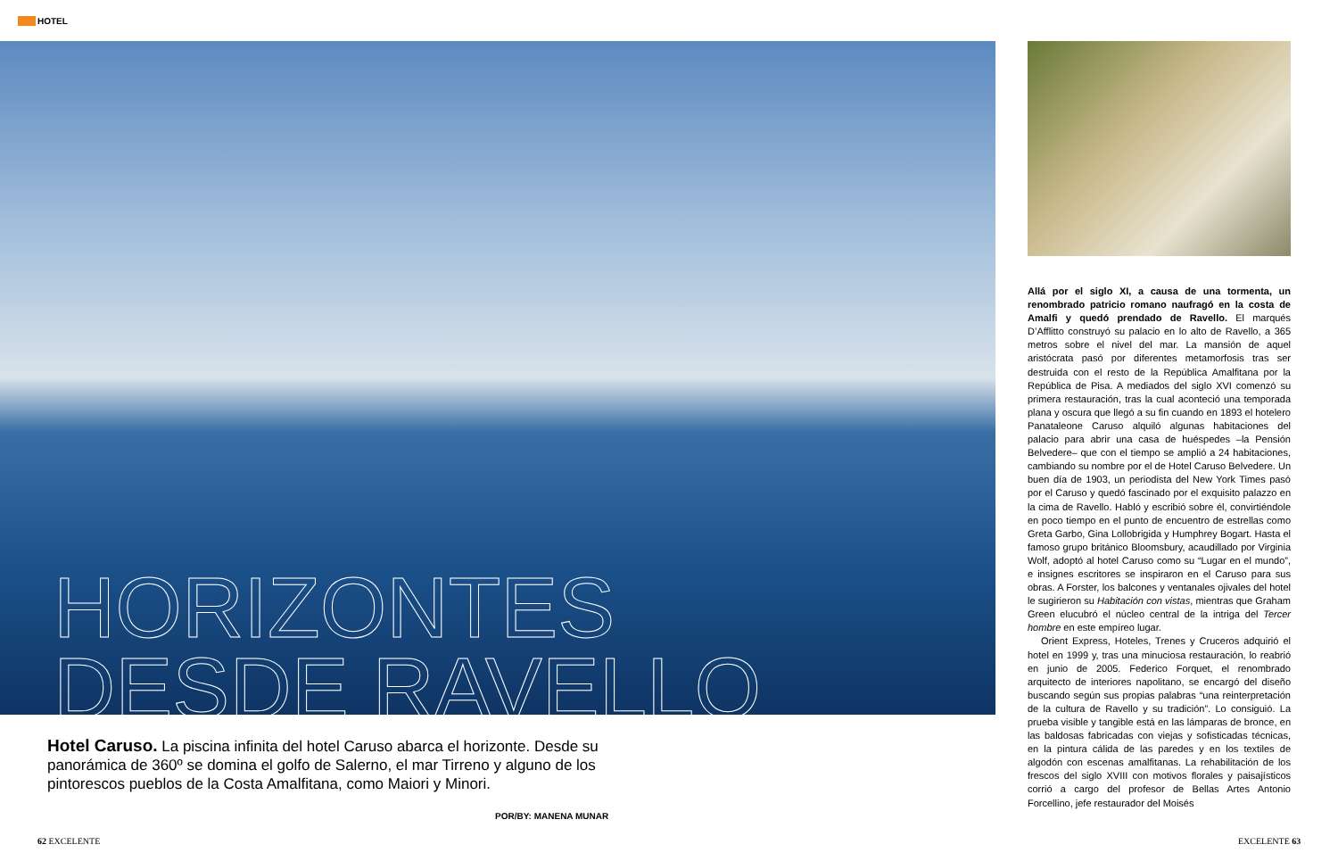HOTEL
HORIZONTES
DESDE RAVELLO
Hotel Caruso. La piscina infinita del hotel Caruso abarca el horizonte. Desde su panorámica de 360º se domina el golfo de Salerno, el mar Tirreno y alguno de los pintorescos pueblos de la Costa Amalfitana, como Maiori y Minori.
POR/BY: MANENA MUNAR
Allá por el siglo XI, a causa de una tormenta, un renombrado patricio romano naufragó en la costa de Amalfi y quedó prendado de Ravello. El marqués D’Afflitto construyó su palacio en lo alto de Ravello, a 365 metros sobre el nivel del mar. La mansión de aquel aristócrata pasó por diferentes metamorfosis tras ser destruida con el resto de la República Amalfitana por la República de Pisa. A mediados del siglo XVI comenzó su primera restauración, tras la cual aconteció una temporada plana y oscura que llegó a su fin cuando en 1893 el hotelero Panataleone Caruso alquiló algunas habitaciones del palacio para abrir una casa de huéspedes –la Pensión Belvedere– que con el tiempo se amplió a 24 habitaciones, cambiando su nombre por el de Hotel Caruso Belvedere. Un buen día de 1903, un periodista del New York Times pasó por el Caruso y quedó fascinado por el exquisito palazzo en la cima de Ravello. Habló y escribió sobre él, convirtiéndole en poco tiempo en el punto de encuentro de estrellas como Greta Garbo, Gina Lollobrigida y Humphrey Bogart. Hasta el famoso grupo británico Bloomsbury, acaudillado por Virginia Wolf, adoptó al hotel Caruso como su “Lugar en el mundo”, e insignes escritores se inspiraron en el Caruso para sus obras. A Forster, los balcones y ventanales ojivales del hotel le sugirieron su Habitación con vistas, mientras que Graham Green elucubró el núcleo central de la intriga del Tercer hombre en este empíreo lugar.
Orient Express, Hoteles, Trenes y Cruceros adquirió el hotel en 1999 y, tras una minuciosa restauración, lo reabrió en junio de 2005. Federico Forquet, el renombrado arquitecto de interiores napolitano, se encargó del diseño buscando según sus propias palabras “una reinterpretación de la cultura de Ravello y su tradición”. Lo consiguió. La prueba visible y tangible está en las lámparas de bronce, en las baldosas fabricadas con viejas y sofisticadas técnicas, en la pintura cálida de las paredes y en los textiles de algodón con escenas amalfitanas. La rehabilitación de los frescos del siglo XVIII con motivos florales y paisajísticos corrió a cargo del profesor de Bellas Artes Antonio Forcellino, jefe restaurador del Moisés
62 EXCELENTE EXCELENTE 63